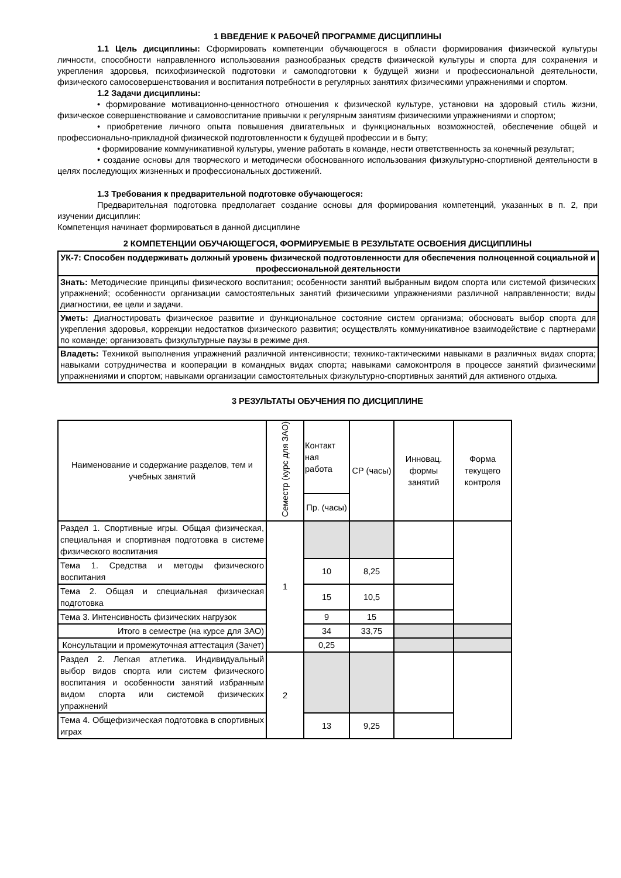1 ВВЕДЕНИЕ К РАБОЧЕЙ ПРОГРАММЕ ДИСЦИПЛИНЫ
1.1 Цель дисциплины: Сформировать компетенции обучающегося в области формирования физической культуры личности, способности направленного использования разнообразных средств физической культуры и спорта для сохранения и укрепления здоровья, психофизической подготовки и самоподготовки к будущей жизни и профессиональной деятельности, физического самосовершенствования и воспитания потребности в регулярных занятиях физическими упражнениями и спортом.
1.2 Задачи дисциплины:
• формирование мотивационно-ценностного отношения к физической культуре, установки на здоровый стиль жизни, физическое совершенствование и самовоспитание привычки к регулярным занятиям физическими упражнениями и спортом;
• приобретение личного опыта повышения двигательных и функциональных возможностей, обеспечение общей и профессионально-прикладной физической подготовленности к будущей профессии и в быту;
• формирование коммуникативной культуры, умение работать в команде, нести ответственность за конечный результат;
• создание основы для творческого и методически обоснованного использования физкультурно-спортивной деятельности в целях последующих жизненных и профессиональных достижений.
1.3 Требования к предварительной подготовке обучающегося:
Предварительная подготовка предполагает создание основы для формирования компетенций, указанных в п. 2, при изучении дисциплин:
Компетенция начинает формироваться в данной дисциплине
2 КОМПЕТЕНЦИИ ОБУЧАЮЩЕГОСЯ, ФОРМИРУЕМЫЕ В РЕЗУЛЬТАТЕ ОСВОЕНИЯ ДИСЦИПЛИНЫ
| УК-7: Способен поддерживать должный уровень физической подготовленности для обеспечения полноценной социальной и профессиональной деятельности |
| Знать: Методические принципы физического воспитания; особенности занятий выбранным видом спорта или системой физических упражнений; особенности организации самостоятельных занятий физическими упражнениями различной направленности; виды диагностики, ее цели и задачи. |
| Уметь: Диагностировать физическое развитие и функциональное состояние систем организма; обосновать выбор спорта для укрепления здоровья, коррекции недостатков физического развития; осуществлять коммуникативное взаимодействие с партнерами по команде; организовать физкультурные паузы в режиме дня. |
| Владеть: Техникой выполнения упражнений различной интенсивности; технико-тактическими навыками в различных видах спорта; навыками сотрудничества и кооперации в командных видах спорта; навыками самоконтроля в процессе занятий физическими упражнениями и спортом; навыками организации самостоятельных физкультурно-спортивных занятий для активного отдыха. |
3 РЕЗУЛЬТАТЫ ОБУЧЕНИЯ ПО ДИСЦИПЛИНЕ
| Наименование и содержание разделов, тем и учебных занятий | Семестр (курс для ЗАО) | Контакт ная работа | СР (часы) | Инновац. формы занятий | Форма текущего контроля |
| --- | --- | --- | --- | --- | --- |
| | | Пр. (часы) | | | |
| Раздел 1. Спортивные игры. Общая физическая, специальная и спортивная подготовка в системе физического воспитания | 1 | | | | |
| Тема 1. Средства и методы физического воспитания | | 10 | 8,25 | | |
| Тема 2. Общая и специальная физическая подготовка | | 15 | 10,5 | | |
| Тема 3. Интенсивность физических нагрузок | | 9 | 15 | | |
| Итого в семестре (на курсе для ЗАО) | | 34 | 33,75 | | |
| Консультации и промежуточная аттестация (Зачет) | | 0,25 | | | |
| Раздел 2. Легкая атлетика. Индивидуальный выбор видов спорта или систем физического воспитания и особенности занятий избранным видом спорта или системой физических упражнений | 2 | | | | |
| Тема 4. Общефизическая подготовка в спортивных играх | | 13 | 9,25 | | |